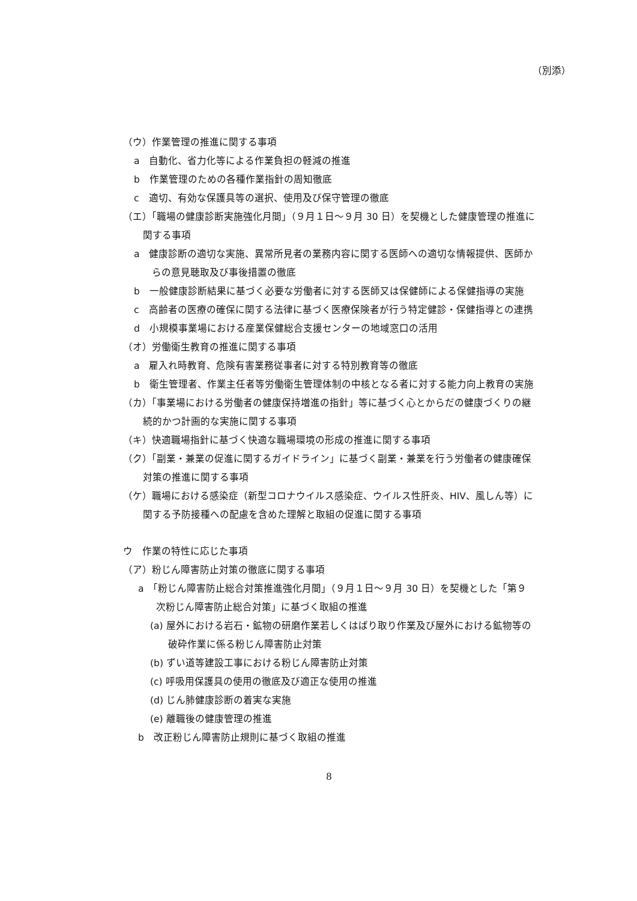（別添）
（ウ）作業管理の推進に関する事項
a　自動化、省力化等による作業負担の軽減の推進
b　作業管理のための各種作業指針の周知徹底
c　適切、有効な保護具等の選択、使用及び保守管理の徹底
（エ）「職場の健康診断実施強化月間」（９月１日～９月 30 日）を契機とした健康管理の推進に関する事項
a　健康診断の適切な実施、異常所見者の業務内容に関する医師への適切な情報提供、医師からの意見聴取及び事後措置の徹底
b　一般健康診断結果に基づく必要な労働者に対する医師又は保健師による保健指導の実施
c　高齢者の医療の確保に関する法律に基づく医療保険者が行う特定健診・保健指導との連携
d　小規模事業場における産業保健総合支援センターの地域窓口の活用
（オ）労働衛生教育の推進に関する事項
a　雇入れ時教育、危険有害業務従事者に対する特別教育等の徹底
b　衛生管理者、作業主任者等労働衛生管理体制の中核となる者に対する能力向上教育の実施
（カ）「事業場における労働者の健康保持増進の指針」等に基づく心とからだの健康づくりの継続的かつ計画的な実施に関する事項
（キ）快適職場指針に基づく快適な職場環境の形成の推進に関する事項
（ク）「副業・兼業の促進に関するガイドライン」に基づく副業・兼業を行う労働者の健康確保対策の推進に関する事項
（ケ）職場における感染症（新型コロナウイルス感染症、ウイルス性肝炎、HIV、風しん等）に関する予防接種への配慮を含めた理解と取組の促進に関する事項
ウ　作業の特性に応じた事項
（ア）粉じん障害防止対策の徹底に関する事項
a　「粉じん障害防止総合対策推進強化月間」（９月１日～９月 30 日）を契機とした「第９次粉じん障害防止総合対策」に基づく取組の推進
(a) 屋外における岩石・鉱物の研磨作業若しくはばり取り作業及び屋外における鉱物等の破砕作業に係る粉じん障害防止対策
(b) ずい道等建設工事における粉じん障害防止対策
(c) 呼吸用保護具の使用の徹底及び適正な使用の推進
(d) じん肺健康診断の着実な実施
(e) 離職後の健康管理の推進
b　改正粉じん障害防止規則に基づく取組の推進
8